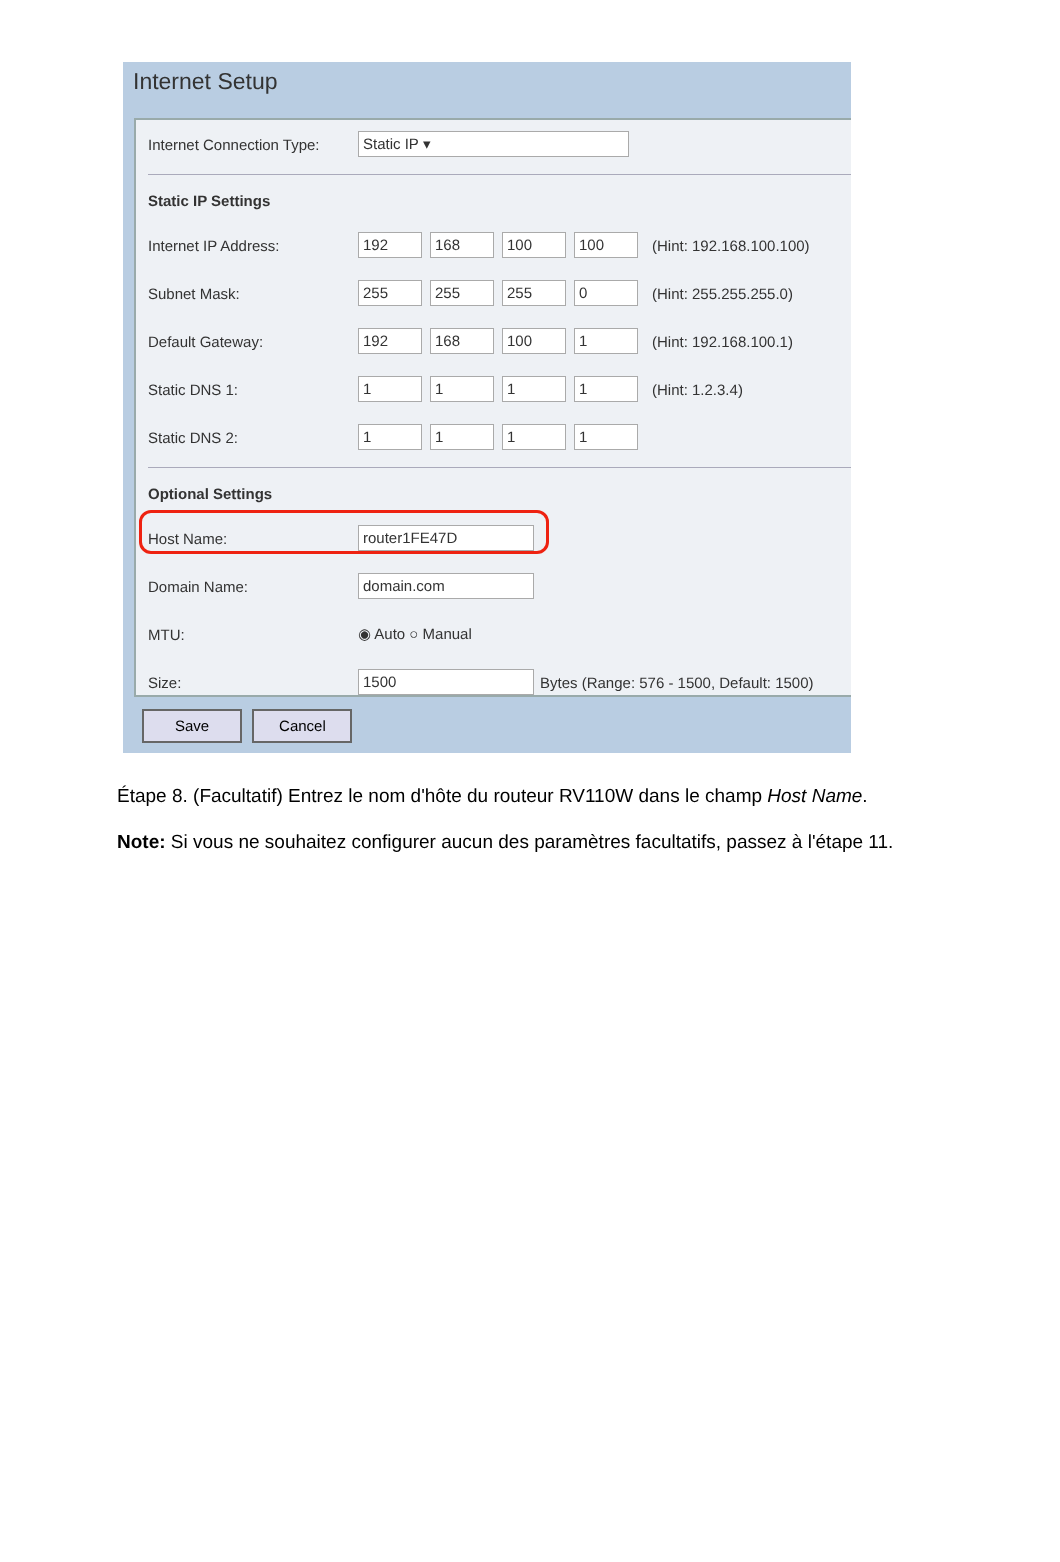Internet Setup
Internet Connection Type: Static IP ▾
Static IP Settings
Internet IP Address: 192 168 100 100 (Hint: 192.168.100.100)
Subnet Mask: 255 255 255 0 (Hint: 255.255.255.0)
Default Gateway: 192 168 100 1 (Hint: 192.168.100.1)
Static DNS 1: 1111 (Hint: 1.2.3.4)
Static DNS 2: 1111
Optional Settings
Host Name: router1FE47D
Domain Name: domain.com
MTU: ◉ Auto ○ Manual
Size: 1500 Bytes (Range: 576 - 1500, Default: 1500)
Save Cancel
Étape 8. (Facultatif) Entrez le nom d'hôte du routeur RV110W dans le champ Host Name.
Note: Si vous ne souhaitez configurer aucun des paramètres facultatifs, passez à l'étape 11.